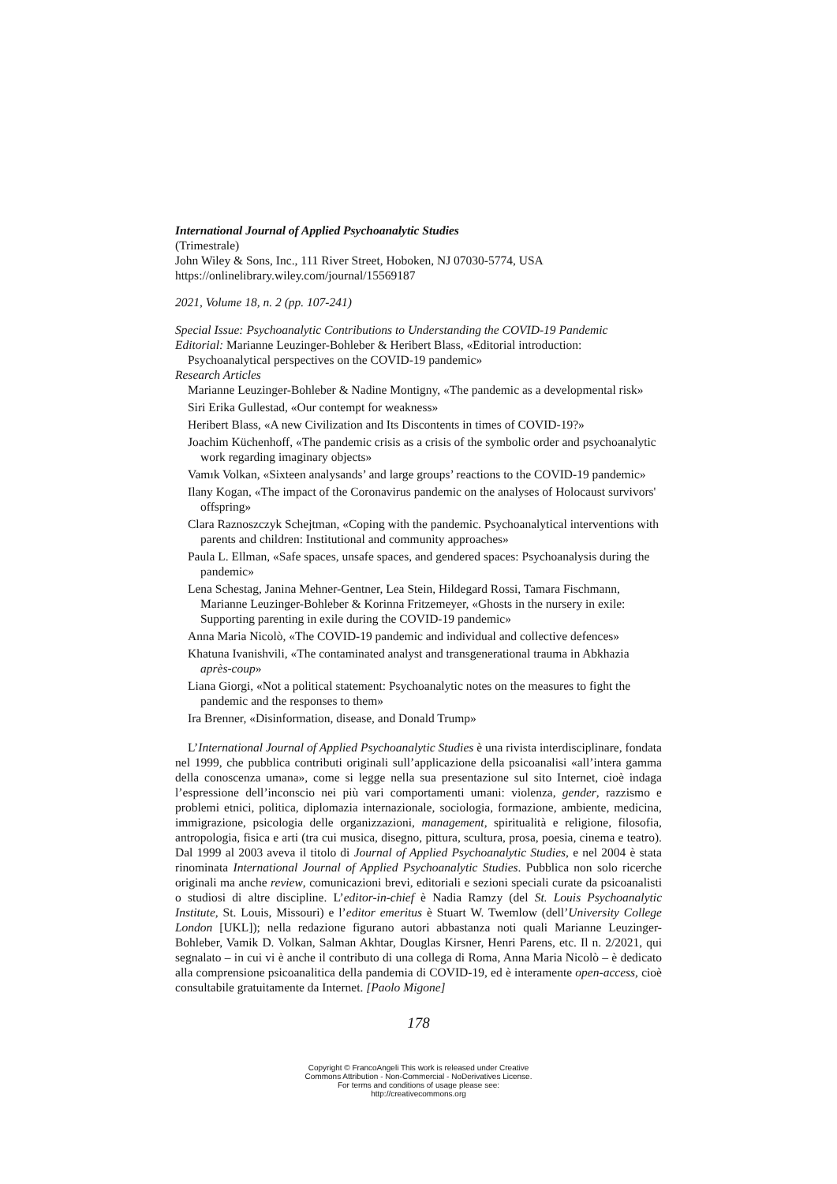International Journal of Applied Psychoanalytic Studies
(Trimestrale)
John Wiley & Sons, Inc., 111 River Street, Hoboken, NJ 07030-5774, USA
https://onlinelibrary.wiley.com/journal/15569187
2021, Volume 18, n. 2 (pp. 107-241)
Special Issue: Psychoanalytic Contributions to Understanding the COVID-19 Pandemic
Editorial: Marianne Leuzinger-Bohleber & Heribert Blass, «Editorial introduction: Psychoanalytical perspectives on the COVID-19 pandemic»
Research Articles
Marianne Leuzinger-Bohleber & Nadine Montigny, «The pandemic as a developmental risk»
Siri Erika Gullestad, «Our contempt for weakness»
Heribert Blass, «A new Civilization and Its Discontents in times of COVID-19?»
Joachim Küchenhoff, «The pandemic crisis as a crisis of the symbolic order and psychoanalytic work regarding imaginary objects»
Vamık Volkan, «Sixteen analysands’ and large groups’ reactions to the COVID-19 pandemic»
Ilany Kogan, «The impact of the Coronavirus pandemic on the analyses of Holocaust survivors' offspring»
Clara Raznoszczyk Schejtman, «Coping with the pandemic. Psychoanalytical interventions with parents and children: Institutional and community approaches»
Paula L. Ellman, «Safe spaces, unsafe spaces, and gendered spaces: Psychoanalysis during the pandemic»
Lena Schestag, Janina Mehner-Gentner, Lea Stein, Hildegard Rossi, Tamara Fischmann, Marianne Leuzinger-Bohleber & Korinna Fritzemeyer, «Ghosts in the nursery in exile: Supporting parenting in exile during the COVID-19 pandemic»
Anna Maria Nicolò, «The COVID-19 pandemic and individual and collective defences»
Khatuna Ivanishvili, «The contaminated analyst and transgenerational trauma in Abkhazia après-coup»
Liana Giorgi, «Not a political statement: Psychoanalytic notes on the measures to fight the pandemic and the responses to them»
Ira Brenner, «Disinformation, disease, and Donald Trump»
L’International Journal of Applied Psychoanalytic Studies è una rivista interdisciplinare, fondata nel 1999, che pubblica contributi originali sull’applicazione della psicoanalisi «all’intera gamma della conoscenza umana», come si legge nella sua presentazione sul sito Internet, cioè indaga l’espressione dell’inconscio nei più vari comportamenti umani: violenza, gender, razzismo e problemi etnici, politica, diplomazia internazionale, sociologia, formazione, ambiente, medicina, immigrazione, psicologia delle organizzazioni, management, spiritualità e religione, filosofia, antropologia, fisica e arti (tra cui musica, disegno, pittura, scultura, prosa, poesia, cinema e teatro). Dal 1999 al 2003 aveva il titolo di Journal of Applied Psychoanalytic Studies, e nel 2004 è stata rinominata International Journal of Applied Psychoanalytic Studies. Pubblica non solo ricerche originali ma anche review, comunicazioni brevi, editoriali e sezioni speciali curate da psicoanalisti o studiosi di altre discipline. L’editor-in-chief è Nadia Ramzy (del St. Louis Psychoanalytic Institute, St. Louis, Missouri) e l’editor emeritus è Stuart W. Twemlow (dell’University College London [UKL]); nella redazione figurano autori abbastanza noti quali Marianne Leuzinger-Bohleber, Vamik D. Volkan, Salman Akhtar, Douglas Kirsner, Henri Parens, etc. Il n. 2/2021, qui segnalato – in cui vi è anche il contributo di una collega di Roma, Anna Maria Nicolò – è dedicato alla comprensione psicoanalitica della pandemia di COVID-19, ed è interamente open-access, cioè consultabile gratuitamente da Internet. [Paolo Migone]
178
Copyright © FrancoAngeli This work is released under Creative
Commons Attribution - Non-Commercial - NoDerivatives License.
For terms and conditions of usage please see:
http://creativecommons.org